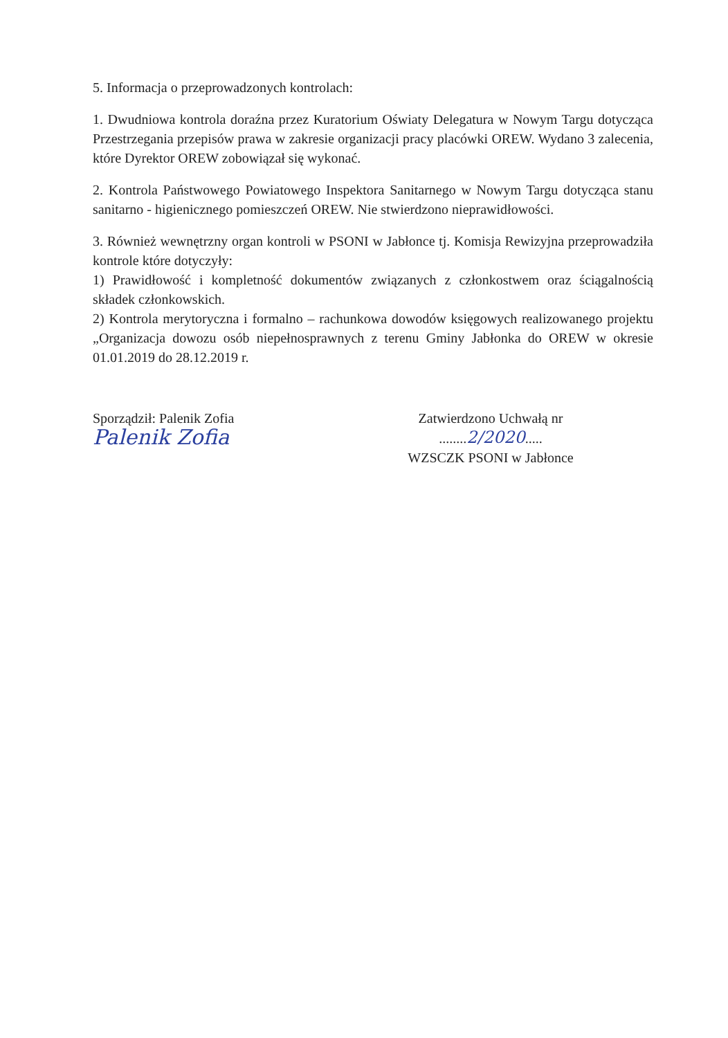5. Informacja o przeprowadzonych kontrolach:
1. Dwudniowa kontrola doraźna przez Kuratorium Oświaty Delegatura w Nowym Targu dotycząca Przestrzegania przepisów prawa w zakresie organizacji pracy placówki OREW. Wydano 3 zalecenia, które Dyrektor OREW zobowiązał się wykonać.
2. Kontrola Państwowego Powiatowego Inspektora Sanitarnego w Nowym Targu dotycząca stanu sanitarno - higienicznego pomieszczeń OREW. Nie stwierdzono nieprawidłowości.
3. Również wewnętrzny organ kontroli w PSONI w Jabłonce tj. Komisja Rewizyjna przeprowadziła kontrole które dotyczyły:
1) Prawidłowość i kompletność dokumentów związanych z członkostwem oraz ściągalnością składek członkowskich.
2) Kontrola merytoryczna i formalno – rachunkowa dowodów księgowych realizowanego projektu „Organizacja dowozu osób niepełnosprawnych z terenu Gminy Jabłonka do OREW w okresie 01.01.2019 do 28.12.2019 r.
Sporządził: Palenik Zofia
Palenik Zofia
Zatwierdzono Uchwałą nr
........2/2020.....
WZSCZK PSONI w Jabłonce